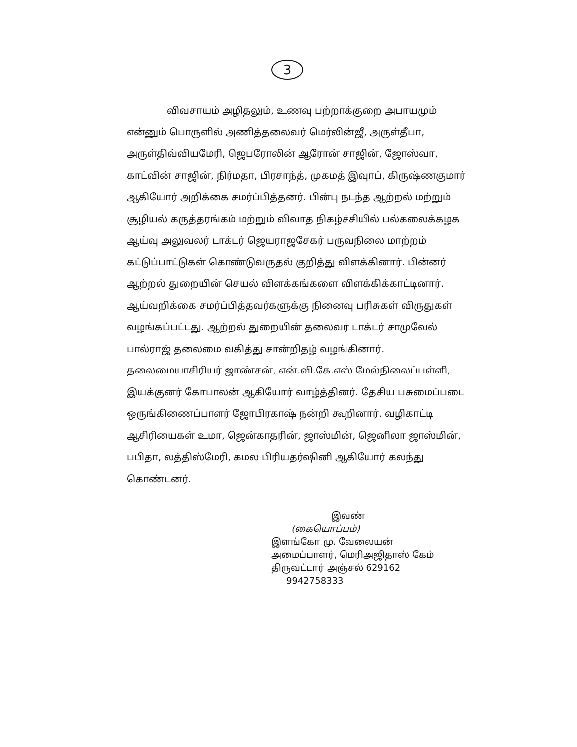3
விவசாயம் அழிதலும், உணவு பற்றாக்குறை அபாயமும் என்னும் பொருளில் அணித்தலைவர் மெர்லின்ஜீ, அருள்தீபா, அருள்திவ்வியமேரி, ஜெபரோலின் ஆரோன் சாஜின், ஜோஸ்வா, காட்வின் சாஜின், நிர்மதா, பிரசாந்த், முகமத் இவுாப், கிருஷ்ணகுமார் ஆகியோர் அறிக்கை சமர்ப்பித்தனர். பின்பு நடந்த ஆற்றல் மற்றும் சூழியல் கருத்தரங்கம் மற்றும் விவாத நிகழ்ச்சியில் பல்கலைக்கழக ஆய்வு அலுவலர் டாக்டர் ஜெயராஜசேகர் பருவநிலை மாற்றம் கட்டுப்பாட்டுகள் கொண்டுவருதல் குறித்து விளக்கினார். பின்னர் ஆற்றல் துறையின் செயல் விளக்கங்களை விளக்கிக்காட்டினார். ஆய்வறிக்கை சமர்ப்பித்தவர்களுக்கு நினைவு பரிசுகள் விருதுகள் வழங்கப்பட்டது. ஆற்றல் துறையின் தலைவர் டாக்டர் சாமுவேல் பால்ராஜ் தலைமை வகித்து சான்றிதழ் வழங்கினார். தலைமையாசிரியர் ஜாண்சன், என்.வி.கே.எஸ் மேல்நிலைப்பள்ளி, இயக்குனர் கோபாலன் ஆகியோர் வாழ்த்தினர். தேசிய பசுமைப்படை ஒருங்கிணைப்பாளர் ஜோபிரகாஷ் நன்றி கூறினார். வழிகாட்டி ஆசிரியைகள் உமா, ஜென்காதரின், ஜாஸ்மின், ஜெனிலா ஜாஸ்மின், பபிதா, லத்திஸ்மேரி, கமல பிரியதர்ஷினி ஆகியோர் கலந்து கொண்டனர்.
இவண்
(கையொப்பம்)
இளங்கோ மு. வேலையன்
அமைப்பாளர், மெரிஅஜிதாஸ் கேம்
திருவட்டார் அஞ்சல் 629162
9942758333